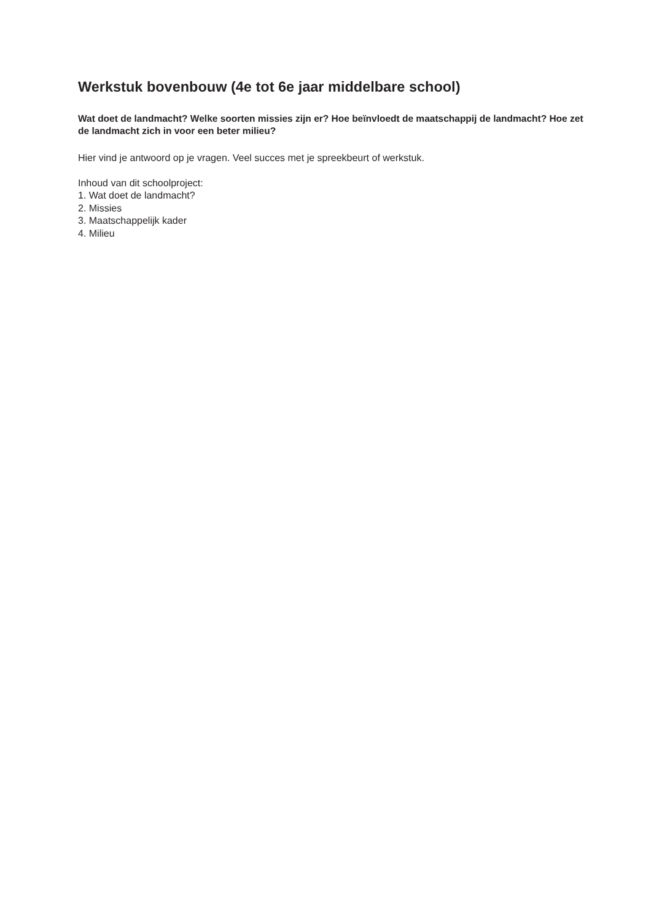Werkstuk bovenbouw (4e tot 6e jaar middelbare school)
Wat doet de landmacht? Welke soorten missies zijn er? Hoe beïnvloedt de maatschappij de landmacht? Hoe zet de landmacht zich in voor een beter milieu?
Hier vind je antwoord op je vragen. Veel succes met je spreekbeurt of werkstuk.
Inhoud van dit schoolproject:
1. Wat doet de landmacht?
2. Missies
3. Maatschappelijk kader
4. Milieu